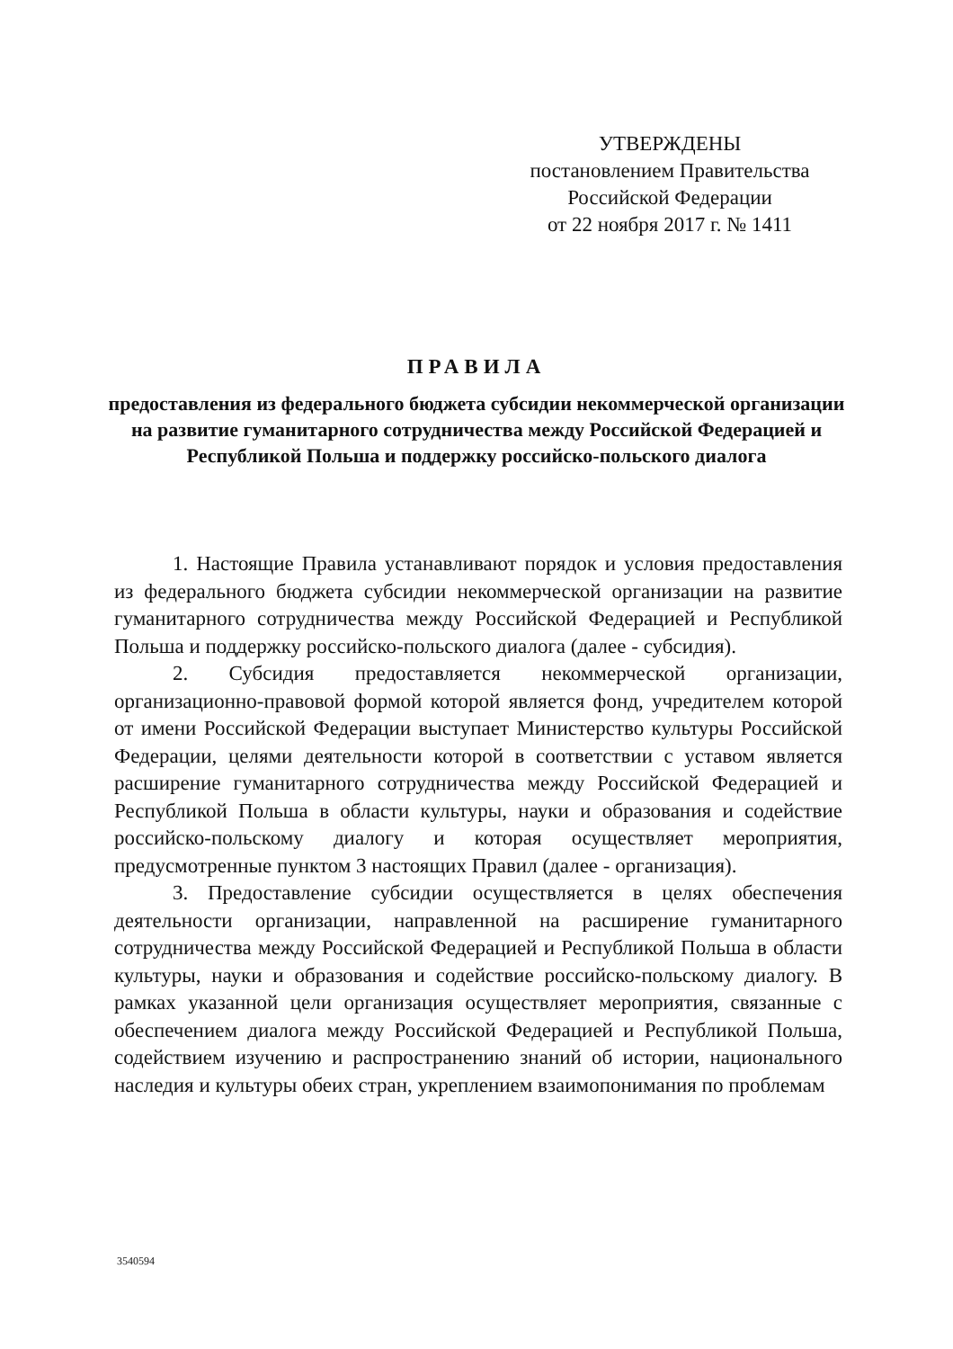УТВЕРЖДЕНЫ
постановлением Правительства
Российской Федерации
от 22 ноября 2017 г. № 1411
ПРАВИЛА
предоставления из федерального бюджета субсидии некоммерческой организации на развитие гуманитарного сотрудничества между Российской Федерацией и Республикой Польша и поддержку российско-польского диалога
1. Настоящие Правила устанавливают порядок и условия предоставления из федерального бюджета субсидии некоммерческой организации на развитие гуманитарного сотрудничества между Российской Федерацией и Республикой Польша и поддержку российско-польского диалога (далее - субсидия).
2. Субсидия предоставляется некоммерческой организации, организационно-правовой формой которой является фонд, учредителем которой от имени Российской Федерации выступает Министерство культуры Российской Федерации, целями деятельности которой в соответствии с уставом является расширение гуманитарного сотрудничества между Российской Федерацией и Республикой Польша в области культуры, науки и образования и содействие российско-польскому диалогу и которая осуществляет мероприятия, предусмотренные пунктом 3 настоящих Правил (далее - организация).
3. Предоставление субсидии осуществляется в целях обеспечения деятельности организации, направленной на расширение гуманитарного сотрудничества между Российской Федерацией и Республикой Польша в области культуры, науки и образования и содействие российско-польскому диалогу. В рамках указанной цели организация осуществляет мероприятия, связанные с обеспечением диалога между Российской Федерацией и Республикой Польша, содействием изучению и распространению знаний об истории, национального наследия и культуры обеих стран, укреплением взаимопонимания по проблемам
3540594